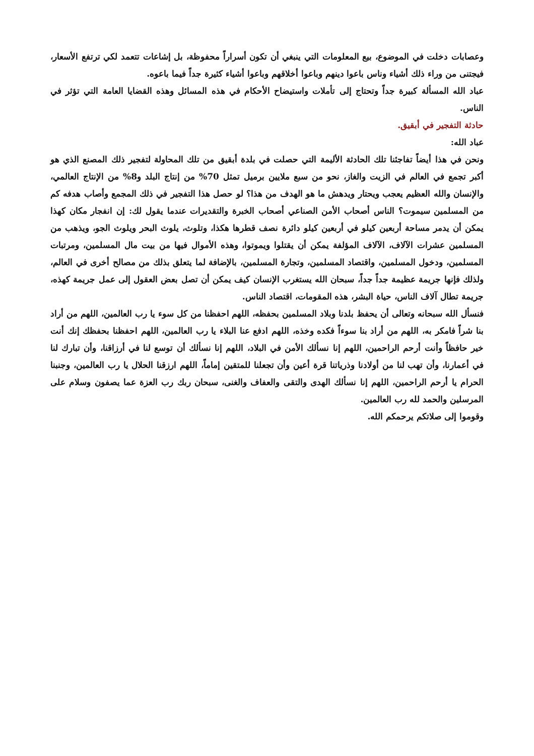وعصابات دخلت في الموضوع، بيع المعلومات التي ينبغي أن تكون أسراراً محفوظة، بل إشاعات تتعمد لكي ترتفع الأسعار، فيجتنى من وراء ذلك أشياء وناس باعوا دينهم وباعوا أخلاقهم وباعوا أشياء كثيرة جداً فيما باعوه.
عباد الله المسألة كبيرة جداً وتحتاج إلى تأملات واستيضاح الأحكام في هذه المسائل وهذه القضايا العامة التي تؤثر في الناس.
حادثة التفجير في أبقيق.
عباد الله:
ونحن في هذا أيضاً تفاجئنا تلك الحادثة الأليمة التي حصلت في بلدة أبقيق من تلك المحاولة لتفجير ذلك المصنع الذي هو أكبر تجمع في العالم في الزيت والغاز، نحو من سبع ملايين برميل تمثل 70% من إنتاج البلد و8% من الإنتاج العالمي، والإنسان والله العظيم يعجب ويحتار ويدهش ما هو الهدف من هذا؟ لو حصل هذا التفجير في ذلك المجمع وأصاب هدفه كم من المسلمين سيموت؟ الناس أصحاب الأمن الصناعي أصحاب الخبرة والتقديرات عندما يقول لك: إن انفجار مكان كهذا يمكن أن يدمر مساحة أربعين كيلو في أربعين كيلو دائرة نصف قطرها هكذا، وتلوث، يلوث البحر ويلوث الجو، ويذهب من المسلمين عشرات الآلاف، الآلاف المؤلفة يمكن أن يقتلوا ويموتوا، وهذه الأموال فيها من بيت مال المسلمين، ومرتبات المسلمين، ودخول المسلمين، واقتصاد المسلمين، وتجارة المسلمين، بالإضافة لما يتعلق بذلك من مصالح أخرى في العالم، ولذلك فإنها جريمة عظيمة جداً جداً، سبحان الله يستغرب الإنسان كيف يمكن أن تصل بعض العقول إلى عمل جريمة كهذه، جريمة تطال آلاف الناس، حياة البشر، هذه المقومات، اقتصاد الناس.
فنسأل الله سبحانه وتعالى أن يحفظ بلدنا وبلاد المسلمين بحفظه، اللهم احفظنا من كل سوء يا رب العالمين، اللهم من أراد بنا شراً فامكر به، اللهم من أراد بنا سوءاً فكده وخذه، اللهم ادفع عنا البلاء يا رب العالمين، اللهم احفظنا بحفظك إنك أنت خير حافظاً وأنت أرحم الراحمين، اللهم إنا نسألك الأمن في البلاد، اللهم إنا نسألك أن توسع لنا في أرزاقنا، وأن تبارك لنا في أعمارنا، وأن تهب لنا من أولادنا وذرياتنا قرة أعين وأن تجعلنا للمتقين إماماً، اللهم ارزقنا الحلال يا رب العالمين، وجنبنا الحرام يا أرحم الراحمين، اللهم إنا نسألك الهدى والتقى والعفاف والغنى، سبحان ربك رب العزة عما يصفون وسلام على المرسلين والحمد لله رب العالمين.
وقوموا إلى صلاتكم يرحمكم الله.